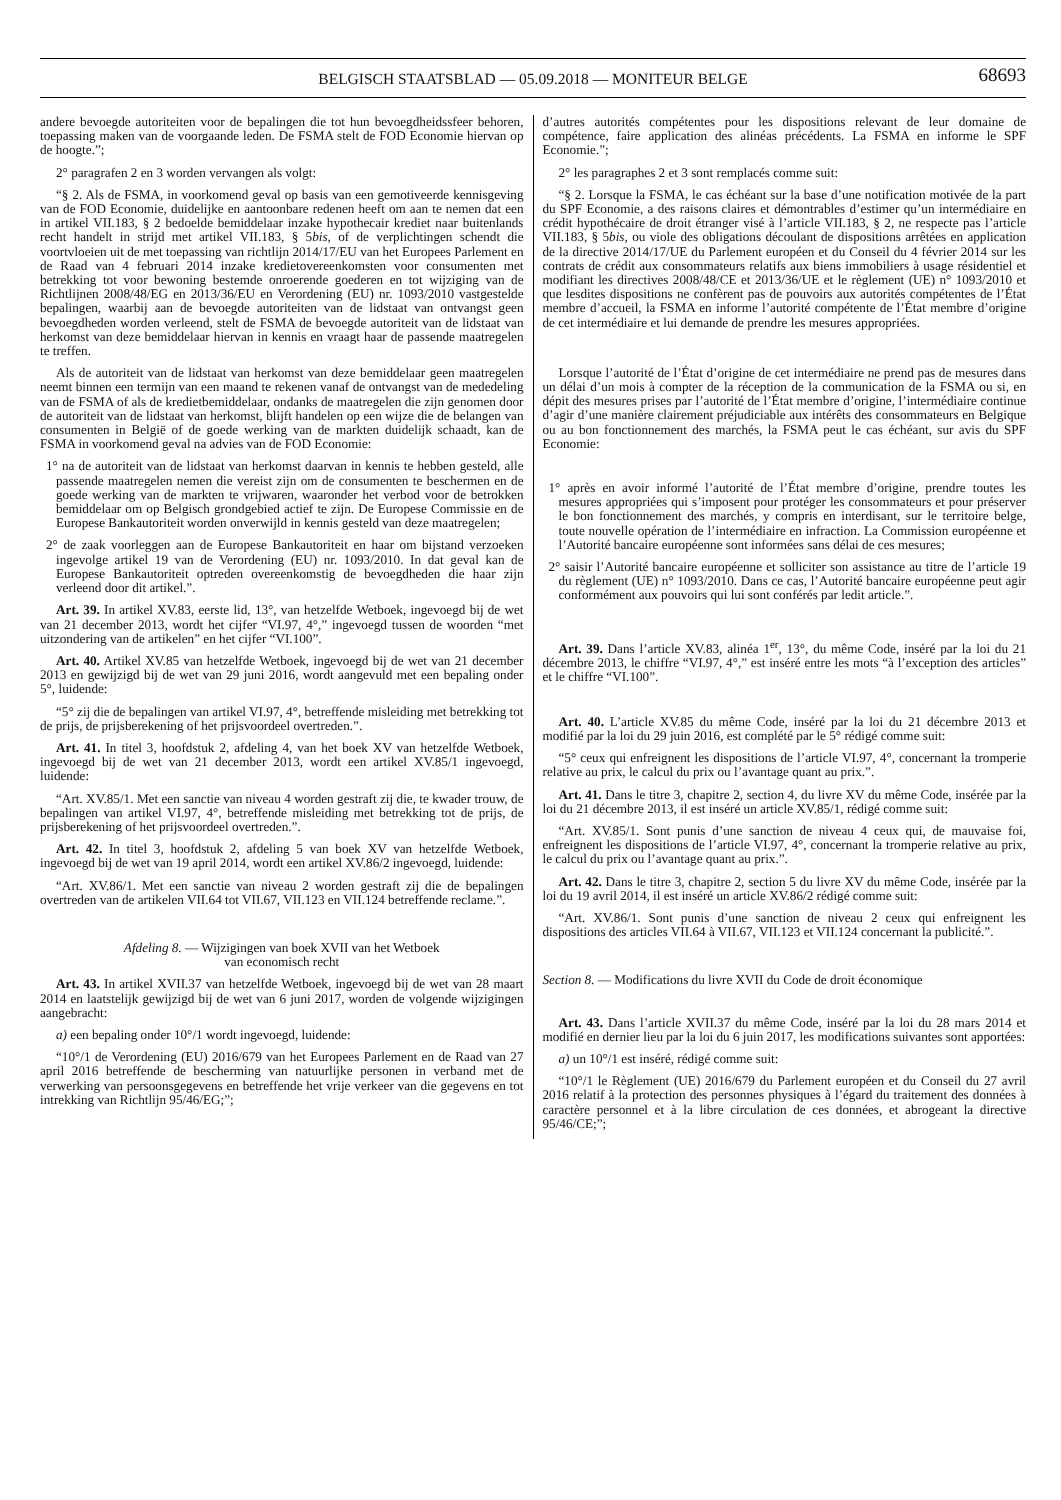BELGISCH STAATSBLAD — 05.09.2018 — MONITEUR BELGE
68693
andere bevoegde autoriteiten voor de bepalingen die tot hun bevoegdheidssfeer behoren, toepassing maken van de voorgaande leden. De FSMA stelt de FOD Economie hiervan op de hoogte.”;
2° paragrafen 2 en 3 worden vervangen als volgt:
“§ 2. Als de FSMA, in voorkomend geval op basis van een gemotiveerde kennisgeving van de FOD Economie, duidelijke en aantoonbare redenen heeft om aan te nemen dat een in artikel VII.183, § 2 bedoelde bemiddelaar inzake hypothecair krediet naar buitenlands recht handelt in strijd met artikel VII.183, § 5bis, of de verplichtingen schendt die voortvloeien uit de met toepassing van richtlijn 2014/17/EU van het Europees Parlement en de Raad van 4 februari 2014 inzake kredietovereenkomsten voor consumenten met betrekking tot voor bewoning bestemde onroerende goederen en tot wijziging van de Richtlijnen 2008/48/EG en 2013/36/EU en Verordening (EU) nr. 1093/2010 vastgestelde bepalingen, waarbij aan de bevoegde autoriteiten van de lidstaat van ontvangst geen bevoegdheden worden verleend, stelt de FSMA de bevoegde autoriteit van de lidstaat van herkomst van deze bemiddelaar hiervan in kennis en vraagt haar de passende maatregelen te treffen.
Als de autoriteit van de lidstaat van herkomst van deze bemiddelaar geen maatregelen neemt binnen een termijn van een maand te rekenen vanaf de ontvangst van de mededeling van de FSMA of als de kredietbemiddelaar, ondanks de maatregelen die zijn genomen door de autoriteit van de lidstaat van herkomst, blijft handelen op een wijze die de belangen van consumenten in België of de goede werking van de markten duidelijk schaadt, kan de FSMA in voorkomend geval na advies van de FOD Economie:
1° na de autoriteit van de lidstaat van herkomst daarvan in kennis te hebben gesteld, alle passende maatregelen nemen die vereist zijn om de consumenten te beschermen en de goede werking van de markten te vrijwaren, waaronder het verbod voor de betrokken bemiddelaar om op Belgisch grondgebied actief te zijn. De Europese Commissie en de Europese Bankautoriteit worden onverwijld in kennis gesteld van deze maatregelen;
2° de zaak voorleggen aan de Europese Bankautoriteit en haar om bijstand verzoeken ingevolge artikel 19 van de Verordening (EU) nr. 1093/2010. In dat geval kan de Europese Bankautoriteit optreden overeenkomstig de bevoegdheden die haar zijn verleend door dit artikel.”.
Art. 39. In artikel XV.83, eerste lid, 13°, van hetzelfde Wetboek, ingevoegd bij de wet van 21 december 2013, wordt het cijfer “VI.97, 4°,” ingevoegd tussen de woorden “met uitzondering van de artikelen” en het cijfer “VI.100”.
Art. 40. Artikel XV.85 van hetzelfde Wetboek, ingevoegd bij de wet van 21 december 2013 en gewijzigd bij de wet van 29 juni 2016, wordt aangevuld met een bepaling onder 5°, luidende:
“5° zij die de bepalingen van artikel VI.97, 4°, betreffende misleiding met betrekking tot de prijs, de prijsberekening of het prijsvoordeel overtreden.”.
Art. 41. In titel 3, hoofdstuk 2, afdeling 4, van het boek XV van hetzelfde Wetboek, ingevoegd bij de wet van 21 december 2013, wordt een artikel XV.85/1 ingevoegd, luidende:
“Art. XV.85/1. Met een sanctie van niveau 4 worden gestraft zij die, te kwader trouw, de bepalingen van artikel VI.97, 4°, betreffende misleiding met betrekking tot de prijs, de prijsberekening of het prijsvoordeel overtreden.”.
Art. 42. In titel 3, hoofdstuk 2, afdeling 5 van boek XV van hetzelfde Wetboek, ingevoegd bij de wet van 19 april 2014, wordt een artikel XV.86/2 ingevoegd, luidende:
“Art. XV.86/1. Met een sanctie van niveau 2 worden gestraft zij die de bepalingen overtreden van de artikelen VII.64 tot VII.67, VII.123 en VII.124 betreffende reclame.”.
Afdeling 8. — Wijzigingen van boek XVII van het Wetboek
van economisch recht
Art. 43. In artikel XVII.37 van hetzelfde Wetboek, ingevoegd bij de wet van 28 maart 2014 en laatstelijk gewijzigd bij de wet van 6 juni 2017, worden de volgende wijzigingen aangebracht:
a) een bepaling onder 10°/1 wordt ingevoegd, luidende:
“10°/1 de Verordening (EU) 2016/679 van het Europees Parlement en de Raad van 27 april 2016 betreffende de bescherming van natuurlijke personen in verband met de verwerking van persoonsgegevens en betreffende het vrije verkeer van die gegevens en tot intrekking van Richtlijn 95/46/EG;”;
d’autres autorités compétentes pour les dispositions relevant de leur domaine de compétence, faire application des alinéas précédents. La FSMA en informe le SPF Economie.”;
2° les paragraphes 2 et 3 sont remplacés comme suit:
“§ 2. Lorsque la FSMA, le cas échéant sur la base d’une notification motivée de la part du SPF Economie, a des raisons claires et démontrables d’estimer qu’un intermédiaire en crédit hypothécaire de droit étranger visé à l’article VII.183, § 2, ne respecte pas l’article VII.183, § 5bis, ou viole des obligations découlant de dispositions arrêtées en application de la directive 2014/17/UE du Parlement européen et du Conseil du 4 février 2014 sur les contrats de crédit aux consommateurs relatifs aux biens immobiliers à usage résidentiel et modifiant les directives 2008/48/CE et 2013/36/UE et le règlement (UE) n° 1093/2010 et que lesdites dispositions ne confèrent pas de pouvoirs aux autorités compétentes de l’État membre d’accueil, la FSMA en informe l’autorité compétente de l’État membre d’origine de cet intermédiaire et lui demande de prendre les mesures appropriées.
Lorsque l’autorité de l’État d’origine de cet intermédiaire ne prend pas de mesures dans un délai d’un mois à compter de la réception de la communication de la FSMA ou si, en dépit des mesures prises par l’autorité de l’État membre d’origine, l’intermédiaire continue d’agir d’une manière clairement préjudiciable aux intérêts des consommateurs en Belgique ou au bon fonctionnement des marchés, la FSMA peut le cas échéant, sur avis du SPF Economie:
1° après en avoir informé l’autorité de l’État membre d’origine, prendre toutes les mesures appropriées qui s’imposent pour protéger les consommateurs et pour préserver le bon fonctionnement des marchés, y compris en interdisant, sur le territoire belge, toute nouvelle opération de l’intermédiaire en infraction. La Commission européenne et l’Autorité bancaire européenne sont informées sans délai de ces mesures;
2° saisir l’Autorité bancaire européenne et solliciter son assistance au titre de l’article 19 du règlement (UE) n° 1093/2010. Dans ce cas, l’Autorité bancaire européenne peut agir conformément aux pouvoirs qui lui sont conférés par ledit article.”.
Art. 39. Dans l’article XV.83, alinéa 1<sup>er</sup>, 13°, du même Code, inséré par la loi du 21 décembre 2013, le chiffre “VI.97, 4°,” est inséré entre les mots “à l’exception des articles” et le chiffre “VI.100”.
Art. 40. L’article XV.85 du même Code, inséré par la loi du 21 décembre 2013 et modifié par la loi du 29 juin 2016, est complété par le 5° rédigé comme suit:
“5° ceux qui enfreignent les dispositions de l’article VI.97, 4°, concernant la tromperie relative au prix, le calcul du prix ou l’avantage quant au prix.”.
Art. 41. Dans le titre 3, chapitre 2, section 4, du livre XV du même Code, insérée par la loi du 21 décembre 2013, il est inséré un article XV.85/1, rédigé comme suit:
“Art. XV.85/1. Sont punis d’une sanction de niveau 4 ceux qui, de mauvaise foi, enfreignent les dispositions de l’article VI.97, 4°, concernant la tromperie relative au prix, le calcul du prix ou l’avantage quant au prix.”.
Art. 42. Dans le titre 3, chapitre 2, section 5 du livre XV du même Code, insérée par la loi du 19 avril 2014, il est inséré un article XV.86/2 rédigé comme suit:
“Art. XV.86/1. Sont punis d’une sanction de niveau 2 ceux qui enfreignent les dispositions des articles VII.64 à VII.67, VII.123 et VII.124 concernant la publicité.”.
Section 8. — Modifications du livre XVII du Code de droit économique
Art. 43. Dans l’article XVII.37 du même Code, inséré par la loi du 28 mars 2014 et modifié en dernier lieu par la loi du 6 juin 2017, les modifications suivantes sont apportées:
a) un 10°/1 est inséré, rédigé comme suit:
“10°/1 le Règlement (UE) 2016/679 du Parlement européen et du Conseil du 27 avril 2016 relatif à la protection des personnes physiques à l’égard du traitement des données à caractère personnel et à la libre circulation de ces données, et abrogeant la directive 95/46/CE;”;